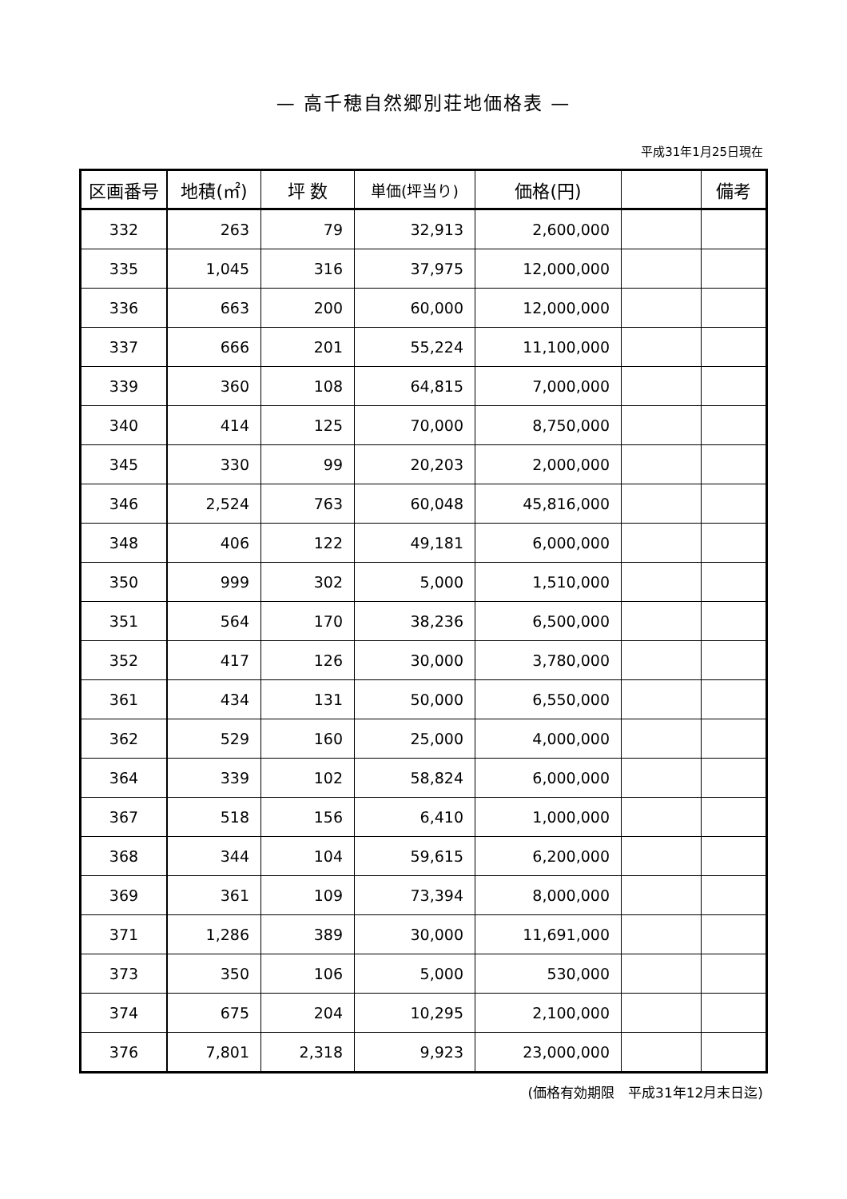— 高千穂自然郷別荘地価格表 —
平成31年1月25日現在
| 区画番号 | 地積(㎡) | 坪 数 | 単価(坪当り) | 価格(円) | | 備考 |
| --- | --- | --- | --- | --- | --- | --- |
| 332 | 263 | 79 | 32,913 | 2,600,000 | | |
| 335 | 1,045 | 316 | 37,975 | 12,000,000 | | |
| 336 | 663 | 200 | 60,000 | 12,000,000 | | |
| 337 | 666 | 201 | 55,224 | 11,100,000 | | |
| 339 | 360 | 108 | 64,815 | 7,000,000 | | |
| 340 | 414 | 125 | 70,000 | 8,750,000 | | |
| 345 | 330 | 99 | 20,203 | 2,000,000 | | |
| 346 | 2,524 | 763 | 60,048 | 45,816,000 | | |
| 348 | 406 | 122 | 49,181 | 6,000,000 | | |
| 350 | 999 | 302 | 5,000 | 1,510,000 | | |
| 351 | 564 | 170 | 38,236 | 6,500,000 | | |
| 352 | 417 | 126 | 30,000 | 3,780,000 | | |
| 361 | 434 | 131 | 50,000 | 6,550,000 | | |
| 362 | 529 | 160 | 25,000 | 4,000,000 | | |
| 364 | 339 | 102 | 58,824 | 6,000,000 | | |
| 367 | 518 | 156 | 6,410 | 1,000,000 | | |
| 368 | 344 | 104 | 59,615 | 6,200,000 | | |
| 369 | 361 | 109 | 73,394 | 8,000,000 | | |
| 371 | 1,286 | 389 | 30,000 | 11,691,000 | | |
| 373 | 350 | 106 | 5,000 | 530,000 | | |
| 374 | 675 | 204 | 10,295 | 2,100,000 | | |
| 376 | 7,801 | 2,318 | 9,923 | 23,000,000 | | |
(価格有効期限　平成31年12月末日迄)